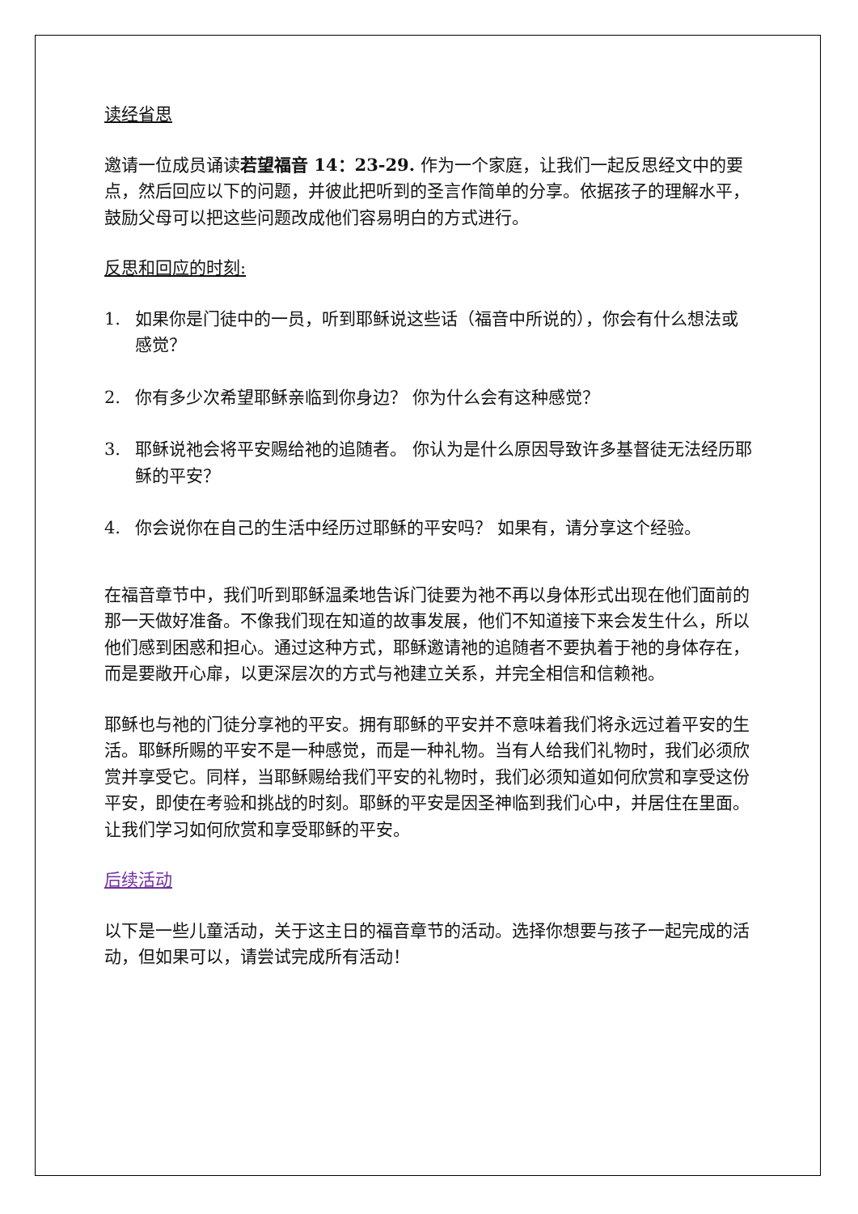读经省思
邀请一位成员诵读若望福音 14：23-29. 作为一个家庭，让我们一起反思经文中的要点，然后回应以下的问题，并彼此把听到的圣言作简单的分享。依据孩子的理解水平，鼓励父母可以把这些问题改成他们容易明白的方式进行。
反思和回应的时刻:
1. 如果你是门徒中的一员，听到耶稣说这些话（福音中所说的），你会有什么想法或感觉？
2. 你有多少次希望耶稣亲临到你身边？ 你为什么会有这种感觉？
3. 耶稣说祂会将平安赐给祂的追随者。 你认为是什么原因导致许多基督徒无法经历耶稣的平安？
4. 你会说你在自己的生活中经历过耶稣的平安吗？ 如果有，请分享这个经验。
在福音章节中，我们听到耶稣温柔地告诉门徒要为祂不再以身体形式出现在他们面前的那一天做好准备。不像我们现在知道的故事发展，他们不知道接下来会发生什么，所以他们感到困惑和担心。通过这种方式，耶稣邀请祂的追随者不要执着于祂的身体存在，而是要敞开心扉，以更深层次的方式与祂建立关系，并完全相信和信赖祂。
耶稣也与祂的门徒分享祂的平安。拥有耶稣的平安并不意味着我们将永远过着平安的生活。耶稣所赐的平安不是一种感觉，而是一种礼物。当有人给我们礼物时，我们必须欣赏并享受它。同样，当耶稣赐给我们平安的礼物时，我们必须知道如何欣赏和享受这份平安，即使在考验和挑战的时刻。耶稣的平安是因圣神临到我们心中，并居住在里面。让我们学习如何欣赏和享受耶稣的平安。
后续活动
以下是一些儿童活动，关于这主日的福音章节的活动。选择你想要与孩子一起完成的活动，但如果可以，请尝试完成所有活动！